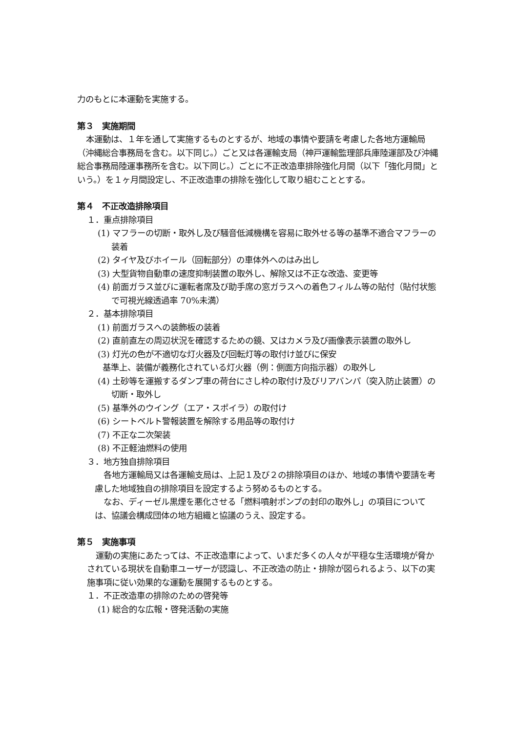力のもとに本運動を実施する。
第３　実施期間
本運動は、１年を通して実施するものとするが、地域の事情や要請を考慮した各地方運輸局（沖縄総合事務局を含む。以下同じ。）ごと又は各運輸支局（神戸運輸監理部兵庫陸運部及び沖縄総合事務局陸運事務所を含む。以下同じ。）ごとに不正改造車排除強化月間（以下「強化月間」という。）を１ヶ月間設定し、不正改造車の排除を強化して取り組むこととする。
第４　不正改造排除項目
１．重点排除項目
(1) マフラーの切断・取外し及び騒音低減機構を容易に取外せる等の基準不適合マフラーの装着
(2) タイヤ及びホイール（回転部分）の車体外へのはみ出し
(3) 大型貨物自動車の速度抑制装置の取外し、解除又は不正な改造、変更等
(4) 前面ガラス並びに運転者席及び助手席の窓ガラスへの着色フィルム等の貼付（貼付状態で可視光線透過率 70%未満）
２．基本排除項目
(1) 前面ガラスへの装飾板の装着
(2) 直前直左の周辺状況を確認するための鏡、又はカメラ及び画像表示装置の取外し
(3) 灯光の色が不適切な灯火器及び回転灯等の取付け並びに保安
基準上、装備が義務化されている灯火器（例：側面方向指示器）の取外し
(4) 土砂等を運搬するダンプ車の荷台にさし枠の取付け及びリアバンパ（突入防止装置）の切断・取外し
(5) 基準外のウイング（エア・スポイラ）の取付け
(6) シートベルト警報装置を解除する用品等の取付け
(7) 不正な二次架装
(8) 不正軽油燃料の使用
３．地方独自排除項目
各地方運輸局又は各運輸支局は、上記１及び２の排除項目のほか、地域の事情や要請を考慮した地域独自の排除項目を設定するよう努めるものとする。
なお、ディーゼル黒煙を悪化させる「燃料噴射ポンプの封印の取外し」の項目については、協議会構成団体の地方組織と協議のうえ、設定する。
第５　実施事項
運動の実施にあたっては、不正改造車によって、いまだ多くの人々が平穏な生活環境が脅かされている現状を自動車ユーザーが認識し、不正改造の防止・排除が図られるよう、以下の実施事項に従い効果的な運動を展開するものとする。
１．不正改造車の排除のための啓発等
(1) 総合的な広報・啓発活動の実施